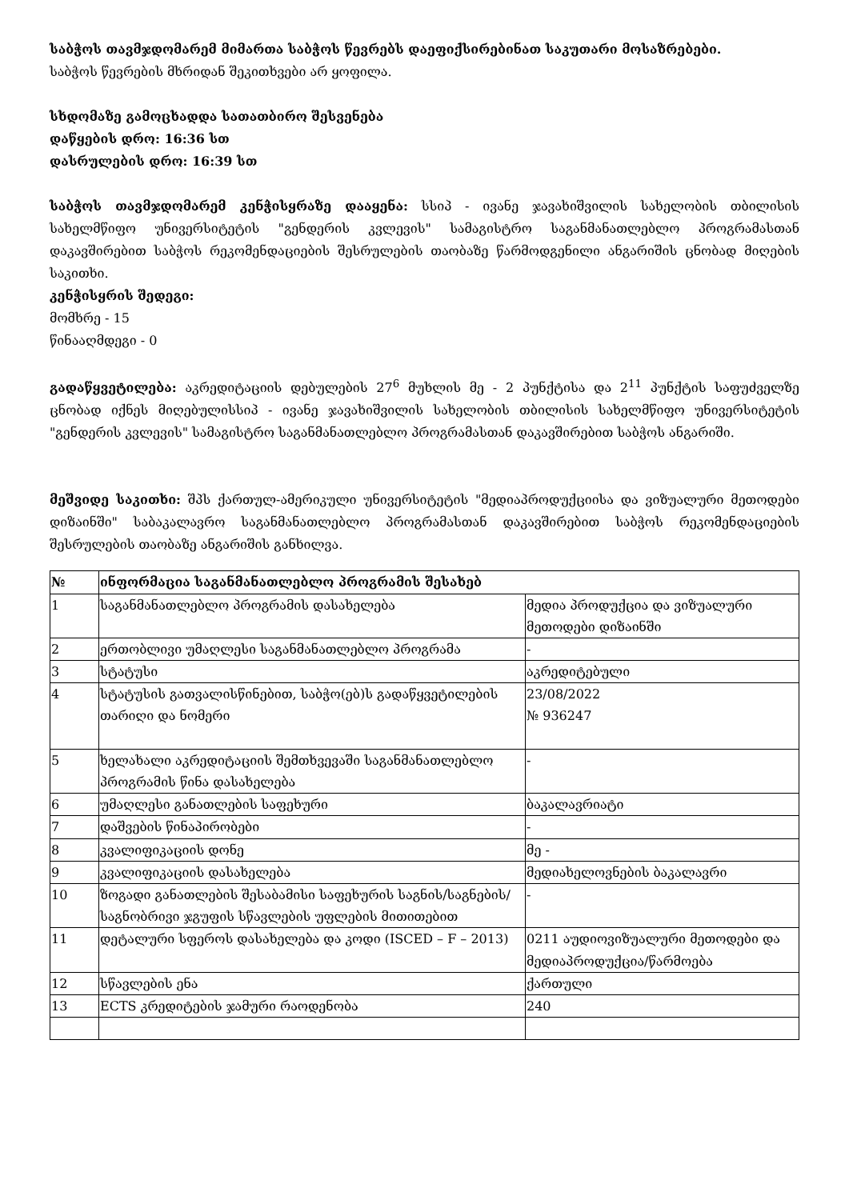საბჭოს თავმჯდომარემ მიმართა საბჭოს წევრებს დაეფიქსირებინათ საკუთარი მოსაზრებები.
საბჭოს წევრების მხრიდან შეკითხვები არ ყოფილა.
სხდომაზე გამოცხადდა სათათბირო შესვენება
დაწყების დრო: 16:36 სთ
დასრულების დრო: 16:39 სთ
საბჭოს თავმჯდომარემ კენჭისყრაზე დააყენა: სსიპ - ივანე ჯავახიშვილის სახელობის თბილისის სახელმწიფო უნივერსიტეტის "გენდერის კვლევის" სამაგისტრო საგანმანათლებლო პროგრამასთან დაკავშირებით საბჭოს რეკომენდაციების შესრულების თაობაზე წარმოდგენილი ანგარიშის ცნობად მიღების საკითხი.
კენჭისყრის შედეგი:
მომხრე - 15
წინააღმდეგი - 0
გადაწყვეტილება: აკრედიტაციის დებულების 27<sup>6</sup> მუხლის მე - 2 პუნქტისა და 2<sup>11</sup> პუნქტის საფუძველზე ცნობად იქნეს მიღებულისსიპ - ივანე ჯავახიშვილის სახელობის თბილისის სახელმწიფო უნივერსიტეტის "გენდერის კვლევის" სამაგისტრო საგანმანათლებლო პროგრამასთან დაკავშირებით საბჭოს ანგარიში.
მეშვიდე საკითხი: შპს ქართულ-ამერიკული უნივერსიტეტის "მედიაპროდუქციისა და ვიზუალური მეთოდები დიზაინში" საბაკალავრო საგანმანათლებლო პროგრამასთან დაკავშირებით საბჭოს რეკომენდაციების შესრულების თაობაზე ანგარიშის განხილვა.
| № | ინფორმაცია საგანმანათლებლო პროგრამის შესახებ | |
| --- | --- | --- |
| 1 | საგანმანათლებლო პროგრამის დასახელება | მედია პროდუქცია და ვიზუალური მეთოდები დიზაინში |
| 2 | ერთობლივი უმაღლესი საგანმანათლებლო პროგრამა | - |
| 3 | სტატუსი | აკრედიტებული |
| 4 | სტატუსის გათვალისწინებით, საბჭო(ებ)ს გადაწყვეტილების თარიღი და ნომერი | 23/08/2022 № 936247 |
| 5 | ხელახალი აკრედიტაციის შემთხვევაში საგანმანათლებლო პროგრამის წინა დასახელება | - |
| 6 | უმაღლესი განათლების საფეხური | ბაკალავრიატი |
| 7 | დაშვების წინაპირობები | - |
| 8 | კვალიფიკაციის დონე | მე - |
| 9 | კვალიფიკაციის დასახელება | მედიახელოვნების ბაკალავრი |
| 10 | ზოგადი განათლების შესაბამისი საფეხურის საგნის/საგნების/საგნობრივი ჯგუფის სწავლების უფლების მითითებით | - |
| 11 | დეტალური სფეროს დასახელება და კოდი (ISCED – F – 2013) | 0211 აუდიოვიზუალური მეთოდები და მედიაპროდუქცია/წარმოება |
| 12 | სწავლების ენა | ქართული |
| 13 | ECTS კრედიტების ჯამური რაოდენობა | 240 |